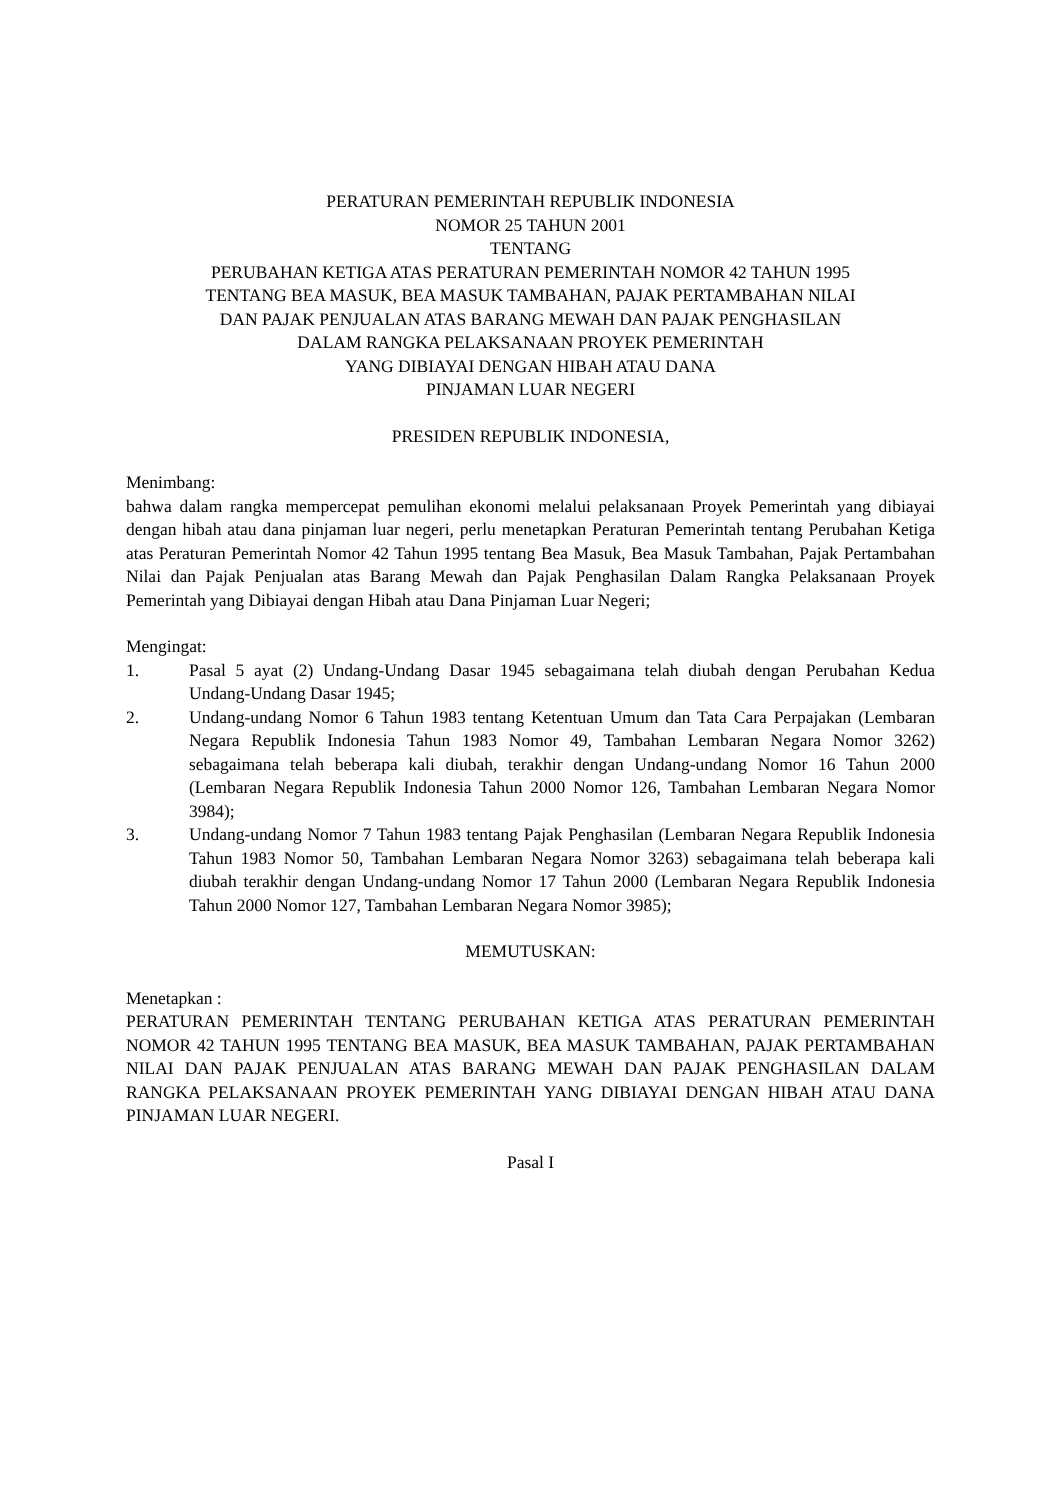PERATURAN PEMERINTAH REPUBLIK INDONESIA
NOMOR 25 TAHUN 2001
TENTANG
PERUBAHAN KETIGA ATAS PERATURAN PEMERINTAH NOMOR 42 TAHUN 1995
TENTANG BEA MASUK, BEA MASUK TAMBAHAN, PAJAK PERTAMBAHAN NILAI
DAN PAJAK PENJUALAN ATAS BARANG MEWAH DAN PAJAK PENGHASILAN
DALAM RANGKA PELAKSANAAN PROYEK PEMERINTAH
YANG DIBIAYAI DENGAN HIBAH ATAU DANA
PINJAMAN LUAR NEGERI
PRESIDEN REPUBLIK INDONESIA,
Menimbang:
bahwa dalam rangka mempercepat pemulihan ekonomi melalui pelaksanaan Proyek Pemerintah yang dibiayai dengan hibah atau dana pinjaman luar negeri, perlu menetapkan Peraturan Pemerintah tentang Perubahan Ketiga atas Peraturan Pemerintah Nomor 42 Tahun 1995 tentang Bea Masuk, Bea Masuk Tambahan, Pajak Pertambahan Nilai dan Pajak Penjualan atas Barang Mewah dan Pajak Penghasilan Dalam Rangka Pelaksanaan Proyek Pemerintah yang Dibiayai dengan Hibah atau Dana Pinjaman Luar Negeri;
Mengingat:
1. Pasal 5 ayat (2) Undang-Undang Dasar 1945 sebagaimana telah diubah dengan Perubahan Kedua Undang-Undang Dasar 1945;
2. Undang-undang Nomor 6 Tahun 1983 tentang Ketentuan Umum dan Tata Cara Perpajakan (Lembaran Negara Republik Indonesia Tahun 1983 Nomor 49, Tambahan Lembaran Negara Nomor 3262) sebagaimana telah beberapa kali diubah, terakhir dengan Undang-undang Nomor 16 Tahun 2000 (Lembaran Negara Republik Indonesia Tahun 2000 Nomor 126, Tambahan Lembaran Negara Nomor 3984);
3. Undang-undang Nomor 7 Tahun 1983 tentang Pajak Penghasilan (Lembaran Negara Republik Indonesia Tahun 1983 Nomor 50, Tambahan Lembaran Negara Nomor 3263) sebagaimana telah beberapa kali diubah terakhir dengan Undang-undang Nomor 17 Tahun 2000 (Lembaran Negara Republik Indonesia Tahun 2000 Nomor 127, Tambahan Lembaran Negara Nomor 3985);
MEMUTUSKAN:
Menetapkan :
PERATURAN PEMERINTAH TENTANG PERUBAHAN KETIGA ATAS PERATURAN PEMERINTAH NOMOR 42 TAHUN 1995 TENTANG BEA MASUK, BEA MASUK TAMBAHAN, PAJAK PERTAMBAHAN NILAI DAN PAJAK PENJUALAN ATAS BARANG MEWAH DAN PAJAK PENGHASILAN DALAM RANGKA PELAKSANAAN PROYEK PEMERINTAH YANG DIBIAYAI DENGAN HIBAH ATAU DANA PINJAMAN LUAR NEGERI.
Pasal I